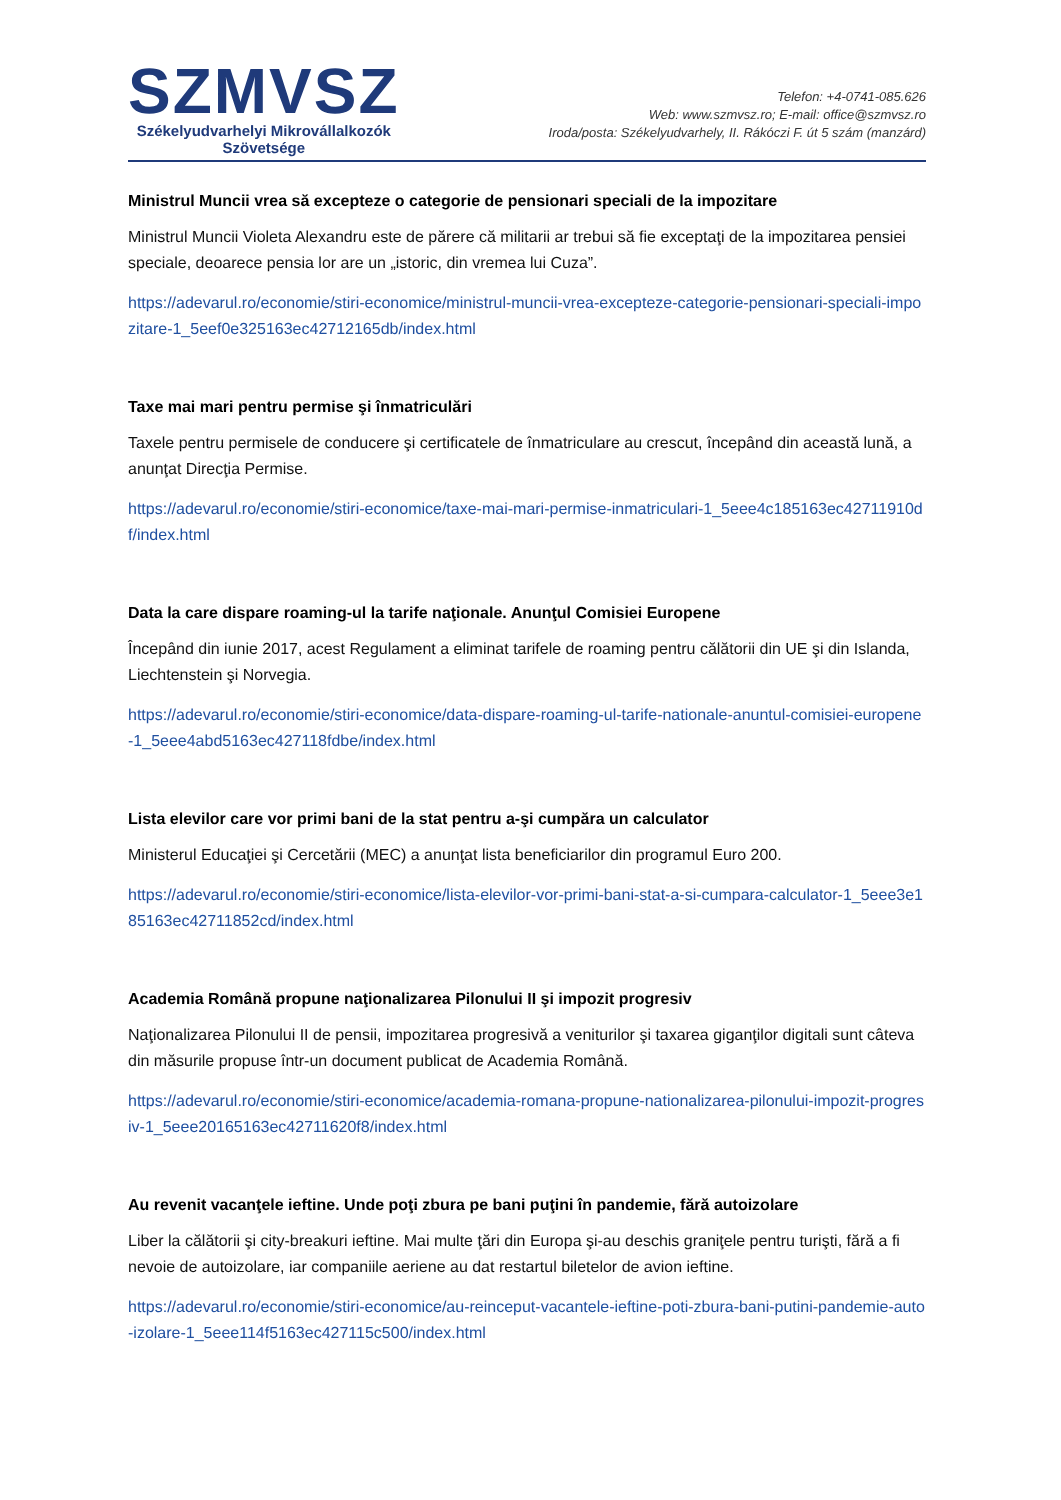SZMVSZ
Székelyudvarhelyi Mikrovállalkozók
Szövetsége
Telefon: +4-0741-085.626
Web: www.szmvsz.ro; E-mail: office@szmvsz.ro
Iroda/posta: Székelyudvarhely, II. Rákóczi F. út 5 szám (manzárd)
Ministrul Muncii vrea să excepteze o categorie de pensionari speciali de la impozitare
Ministrul Muncii Violeta Alexandru este de părere că militarii ar trebui să fie exceptaţi de la impozitarea pensiei speciale, deoarece pensia lor are un „istoric, din vremea lui Cuza”.
https://adevarul.ro/economie/stiri-economice/ministrul-muncii-vrea-excepteze-categorie-pensionari-speciali-impozitare-1_5eef0e325163ec42712165db/index.html
Taxe mai mari pentru permise şi înmatriculări
Taxele pentru permisele de conducere şi certificatele de înmatriculare au crescut, începând din această lună, a anunţat Direcţia Permise.
https://adevarul.ro/economie/stiri-economice/taxe-mai-mari-permise-inmatriculari-1_5eee4c185163ec42711910df/index.html
Data la care dispare roaming-ul la tarife naţionale. Anunţul Comisiei Europene
Începând din iunie 2017, acest Regulament a eliminat tarifele de roaming pentru călătorii din UE şi din Islanda, Liechtenstein şi Norvegia.
https://adevarul.ro/economie/stiri-economice/data-dispare-roaming-ul-tarife-nationale-anuntul-comisiei-europene-1_5eee4abd5163ec427118fdbe/index.html
Lista elevilor care vor primi bani de la stat pentru a-şi cumpăra un calculator
Ministerul Educaţiei şi Cercetării (MEC) a anunţat lista beneficiarilor din programul Euro 200.
https://adevarul.ro/economie/stiri-economice/lista-elevilor-vor-primi-bani-stat-a-si-cumpara-calculator-1_5eee3e185163ec42711852cd/index.html
Academia Română propune naţionalizarea Pilonului II şi impozit progresiv
Naţionalizarea Pilonului II de pensii, impozitarea progresivă a veniturilor şi taxarea giganţilor digitali sunt câteva din măsurile propuse într-un document publicat de Academia Română.
https://adevarul.ro/economie/stiri-economice/academia-romana-propune-nationalizarea-pilonului-impozit-progresiv-1_5eee20165163ec42711620f8/index.html
Au revenit vacanţele ieftine. Unde poţi zbura pe bani puţini în pandemie, fără autoizolare
Liber la călătorii şi city-breakuri ieftine. Mai multe ţări din Europa şi-au deschis graniţele pentru turişti, fără a fi nevoie de autoizolare, iar companiile aeriene au dat restartul biletelor de avion ieftine.
https://adevarul.ro/economie/stiri-economice/au-reinceput-vacantele-ieftine-poti-zbura-bani-putini-pandemie-auto-izolare-1_5eee114f5163ec427115c500/index.html